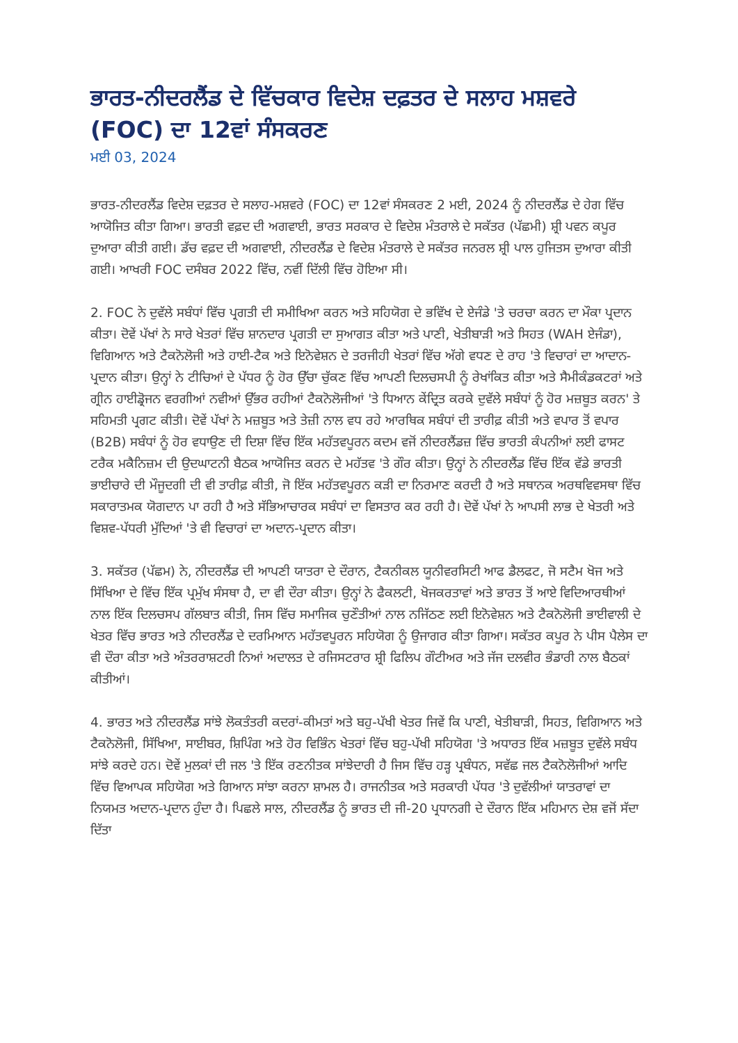ਭਾਰਤ-ਨੀਦਰਲੈਂਡ ਦੇ ਵਿੱਚਕਾਰ ਵਿਦੇਸ਼ ਦਫ਼ਤਰ ਦੇ ਸਲਾਹ ਮਸ਼ਵਰੇ (FOC) ਦਾ 12ਵਾਂ ਸੰਸਕਰਣ
ਮਈ 03, 2024
ਭਾਰਤ-ਨੀਦਰਲੈਂਡ ਵਿਦੇਸ਼ ਦਫ਼ਤਰ ਦੇ ਸਲਾਹ-ਮਸ਼ਵਰੇ (FOC) ਦਾ 12ਵਾਂ ਸੰਸਕਰਣ 2 ਮਈ, 2024 ਨੂੰ ਨੀਦਰਲੈਂਡ ਦੇ ਹੇਗ ਵਿੱਚ ਆਯੋਜਿਤ ਕੀਤਾ ਗਿਆ। ਭਾਰਤੀ ਵਫ਼ਦ ਦੀ ਅਗਵਾਈ, ਭਾਰਤ ਸਰਕਾਰ ਦੇ ਵਿਦੇਸ਼ ਮੰਤਰਾਲੇ ਦੇ ਸਕੱਤਰ (ਪੱਛਮੀ) ਸ਼੍ਰੀ ਪਵਨ ਕਪੂਰ ਦੁਆਰਾ ਕੀਤੀ ਗਈ। ਡੱਚ ਵਫ਼ਦ ਦੀ ਅਗਵਾਈ, ਨੀਦਰਲੈਂਡ ਦੇ ਵਿਦੇਸ਼ ਮੰਤਰਾਲੇ ਦੇ ਸਕੱਤਰ ਜਨਰਲ ਸ਼੍ਰੀ ਪਾਲ ਹੁਜਿਤਸ ਦੁਆਰਾ ਕੀਤੀ ਗਈ। ਆਖਰੀ FOC ਦਸੰਬਰ 2022 ਵਿੱਚ, ਨਵੀਂ ਦਿੱਲੀ ਵਿੱਚ ਹੋਇਆ ਸੀ।
2. FOC ਨੇ ਦੁਵੱਲੇ ਸਬੰਧਾਂ ਵਿੱਚ ਪ੍ਰਗਤੀ ਦੀ ਸਮੀਖਿਆ ਕਰਨ ਅਤੇ ਸਹਿਯੋਗ ਦੇ ਭਵਿੱਖ ਦੇ ਏਜੰਡੇ 'ਤੇ ਚਰਚਾ ਕਰਨ ਦਾ ਮੌਕਾ ਪ੍ਰਦਾਨ ਕੀਤਾ। ਦੋਵੇਂ ਪੱਖਾਂ ਨੇ ਸਾਰੇ ਖੇਤਰਾਂ ਵਿੱਚ ਸ਼ਾਨਦਾਰ ਪ੍ਰਗਤੀ ਦਾ ਸੁਆਗਤ ਕੀਤਾ ਅਤੇ ਪਾਣੀ, ਖੇਤੀਬਾੜੀ ਅਤੇ ਸਿਹਤ (WAH ਏਜੰਡਾ), ਵਿਗਿਆਨ ਅਤੇ ਟੈਕਨੋਲੋਜੀ ਅਤੇ ਹਾਈ-ਟੈਕ ਅਤੇ ਇਨੋਵੇਸ਼ਨ ਦੇ ਤਰਜੀਹੀ ਖੇਤਰਾਂ ਵਿੱਚ ਅੱਗੇ ਵਧਣ ਦੇ ਰਾਹ 'ਤੇ ਵਿਚਾਰਾਂ ਦਾ ਆਦਾਨ-ਪ੍ਰਦਾਨ ਕੀਤਾ। ਉਨ੍ਹਾਂ ਨੇ ਟੀਚਿਆਂ ਦੇ ਪੱਧਰ ਨੂੰ ਹੋਰ ਉੱਚਾ ਚੁੱਕਣ ਵਿੱਚ ਆਪਣੀ ਦਿਲਚਸਪੀ ਨੂੰ ਰੇਖਾਂਕਿਤ ਕੀਤਾ ਅਤੇ ਸੈਮੀਕੰਡਕਟਰਾਂ ਅਤੇ ਗ੍ਰੀਨ ਹਾਈਡ੍ਰੋਜਨ ਵਰਗੀਆਂ ਨਵੀਆਂ ਉੱਭਰ ਰਹੀਆਂ ਟੈਕਨੋਲੋਜੀਆਂ 'ਤੇ ਧਿਆਨ ਕੇਂਦ੍ਰਿਤ ਕਰਕੇ ਦੁਵੱਲੇ ਸਬੰਧਾਂ ਨੂੰ ਹੋਰ ਮਜ਼ਬੂਤ ਕਰਨ' ਤੇ ਸਹਿਮਤੀ ਪ੍ਰਗਟ ਕੀਤੀ। ਦੋਵੇਂ ਪੱਖਾਂ ਨੇ ਮਜ਼ਬੂਤ ਅਤੇ ਤੇਜ਼ੀ ਨਾਲ ਵਧ ਰਹੇ ਆਰਥਿਕ ਸਬੰਧਾਂ ਦੀ ਤਾਰੀਫ਼ ਕੀਤੀ ਅਤੇ ਵਪਾਰ ਤੋਂ ਵਪਾਰ (B2B) ਸਬੰਧਾਂ ਨੂੰ ਹੋਰ ਵਧਾਉਣ ਦੀ ਦਿਸ਼ਾ ਵਿੱਚ ਇੱਕ ਮਹੱਤਵਪੂਰਨ ਕਦਮ ਵਜੋਂ ਨੀਦਰਲੈਂਡਜ਼ ਵਿੱਚ ਭਾਰਤੀ ਕੰਪਨੀਆਂ ਲਈ ਫਾਸਟ ਟਰੈਕ ਮਕੈਨਿਜ਼ਮ ਦੀ ਉਦਘਾਟਨੀ ਬੈਠਕ ਆਯੋਜਿਤ ਕਰਨ ਦੇ ਮਹੱਤਵ 'ਤੇ ਗੌਰ ਕੀਤਾ। ਉਨ੍ਹਾਂ ਨੇ ਨੀਦਰਲੈਂਡ ਵਿੱਚ ਇੱਕ ਵੱਡੇ ਭਾਰਤੀ ਭਾਈਚਾਰੇ ਦੀ ਮੌਜੂਦਗੀ ਦੀ ਵੀ ਤਾਰੀਫ਼ ਕੀਤੀ, ਜੋ ਇੱਕ ਮਹੱਤਵਪੂਰਨ ਕੜੀ ਦਾ ਨਿਰਮਾਣ ਕਰਦੀ ਹੈ ਅਤੇ ਸਥਾਨਕ ਅਰਥਵਿਵਸਥਾ ਵਿੱਚ ਸਕਾਰਾਤਮਕ ਯੋਗਦਾਨ ਪਾ ਰਹੀ ਹੈ ਅਤੇ ਸੱਭਿਆਚਾਰਕ ਸਬੰਧਾਂ ਦਾ ਵਿਸਤਾਰ ਕਰ ਰਹੀ ਹੈ। ਦੋਵੇਂ ਪੱਖਾਂ ਨੇ ਆਪਸੀ ਲਾਭ ਦੇ ਖੇਤਰੀ ਅਤੇ ਵਿਸ਼ਵ-ਪੱਧਰੀ ਮੁੱਦਿਆਂ 'ਤੇ ਵੀ ਵਿਚਾਰਾਂ ਦਾ ਅਦਾਨ-ਪ੍ਰਦਾਨ ਕੀਤਾ।
3. ਸਕੱਤਰ (ਪੱਛਮ) ਨੇ, ਨੀਦਰਲੈਂਡ ਦੀ ਆਪਣੀ ਯਾਤਰਾ ਦੇ ਦੌਰਾਨ, ਟੈਕਨੀਕਲ ਯੂਨੀਵਰਸਿਟੀ ਆਫ ਡੈਲਫਟ, ਜੋ ਸਟੈਮ ਖੋਜ ਅਤੇ ਸਿੱਖਿਆ ਦੇ ਵਿੱਚ ਇੱਕ ਪ੍ਰਮੁੱਖ ਸੰਸਥਾ ਹੈ, ਦਾ ਵੀ ਦੌਰਾ ਕੀਤਾ। ਉਨ੍ਹਾਂ ਨੇ ਫੈਕਲਟੀ, ਖੋਜਕਰਤਾਵਾਂ ਅਤੇ ਭਾਰਤ ਤੋਂ ਆਏ ਵਿਦਿਆਰਥੀਆਂ ਨਾਲ ਇੱਕ ਦਿਲਚਸਪ ਗੱਲਬਾਤ ਕੀਤੀ, ਜਿਸ ਵਿੱਚ ਸਮਾਜਿਕ ਚੁਣੌਤੀਆਂ ਨਾਲ ਨਜਿੱਠਣ ਲਈ ਇਨੋਵੇਸ਼ਨ ਅਤੇ ਟੈਕਨੋਲੋਜੀ ਭਾਈਵਾਲੀ ਦੇ ਖੇਤਰ ਵਿੱਚ ਭਾਰਤ ਅਤੇ ਨੀਦਰਲੈਂਡ ਦੇ ਦਰਮਿਆਨ ਮਹੱਤਵਪੂਰਨ ਸਹਿਯੋਗ ਨੂੰ ਉਜਾਗਰ ਕੀਤਾ ਗਿਆ। ਸਕੱਤਰ ਕਪੂਰ ਨੇ ਪੀਸ ਪੈਲੇਸ ਦਾ ਵੀ ਦੌਰਾ ਕੀਤਾ ਅਤੇ ਅੰਤਰਰਾਸ਼ਟਰੀ ਨਿਆਂ ਅਦਾਲਤ ਦੇ ਰਜਿਸਟਰਾਰ ਸ਼੍ਰੀ ਫਿਲਿਪ ਗੌਟੀਅਰ ਅਤੇ ਜੱਜ ਦਲਵੀਰ ਭੰਡਾਰੀ ਨਾਲ ਬੈਠਕਾਂ ਕੀਤੀਆਂ।
4. ਭਾਰਤ ਅਤੇ ਨੀਦਰਲੈਂਡ ਸਾਂਝੇ ਲੋਕਤੰਤਰੀ ਕਦਰਾਂ-ਕੀਮਤਾਂ ਅਤੇ ਬਹੁ-ਪੱਖੀ ਖੇਤਰ ਜਿਵੇਂ ਕਿ ਪਾਣੀ, ਖੇਤੀਬਾੜੀ, ਸਿਹਤ, ਵਿਗਿਆਨ ਅਤੇ ਟੈਕਨੋਲੋਜੀ, ਸਿੱਖਿਆ, ਸਾਈਬਰ, ਸ਼ਿਪਿੰਗ ਅਤੇ ਹੋਰ ਵਿਭਿੰਨ ਖੇਤਰਾਂ ਵਿੱਚ ਬਹੁ-ਪੱਖੀ ਸਹਿਯੋਗ 'ਤੇ ਅਧਾਰਤ ਇੱਕ ਮਜ਼ਬੂਤ ਦੁਵੱਲੇ ਸਬੰਧ ਸਾਂਝੇ ਕਰਦੇ ਹਨ। ਦੋਵੇਂ ਮੁਲਕਾਂ ਦੀ ਜਲ 'ਤੇ ਇੱਕ ਰਣਨੀਤਕ ਸਾਂਝੇਦਾਰੀ ਹੈ ਜਿਸ ਵਿੱਚ ਹੜ੍ਹ ਪ੍ਰਬੰਧਨ, ਸਵੱਛ ਜਲ ਟੈਕਨੋਲੋਜੀਆਂ ਆਦਿ ਵਿੱਚ ਵਿਆਪਕ ਸਹਿਯੋਗ ਅਤੇ ਗਿਆਨ ਸਾਂਝਾ ਕਰਨਾ ਸ਼ਾਮਲ ਹੈ। ਰਾਜਨੀਤਕ ਅਤੇ ਸਰਕਾਰੀ ਪੱਧਰ 'ਤੇ ਦੁਵੱਲੀਆਂ ਯਾਤਰਾਵਾਂ ਦਾ ਨਿਯਮਤ ਅਦਾਨ-ਪ੍ਰਦਾਨ ਹੁੰਦਾ ਹੈ। ਪਿਛਲੇ ਸਾਲ, ਨੀਦਰਲੈਂਡ ਨੂੰ ਭਾਰਤ ਦੀ ਜੀ-20 ਪ੍ਰਧਾਨਗੀ ਦੇ ਦੌਰਾਨ ਇੱਕ ਮਹਿਮਾਨ ਦੇਸ਼ ਵਜੋਂ ਸੱਦਾ ਦਿੱਤਾ